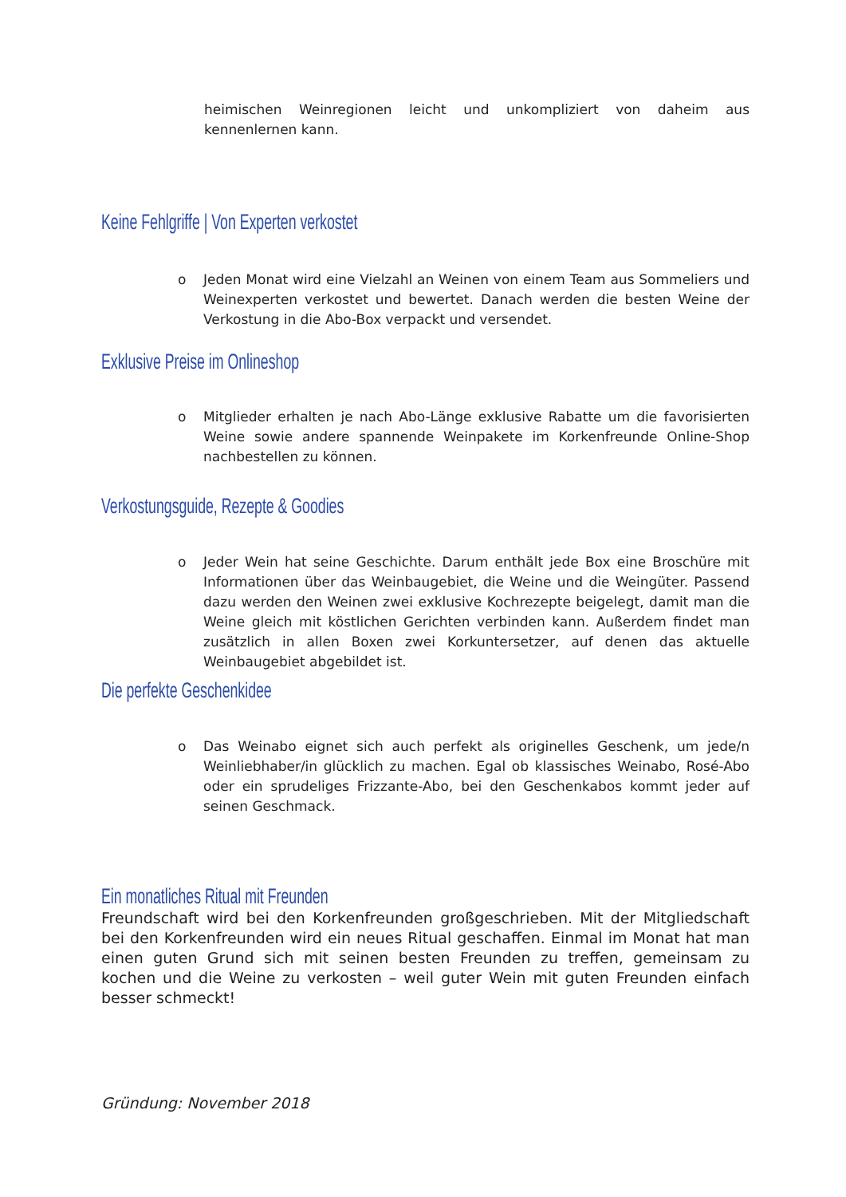heimischen Weinregionen leicht und unkompliziert von daheim aus kennenlernen kann.
Keine Fehlgriffe | Von Experten verkostet
o Jeden Monat wird eine Vielzahl an Weinen von einem Team aus Sommeliers und Weinexperten verkostet und bewertet. Danach werden die besten Weine der Verkostung in die Abo-Box verpackt und versendet.
Exklusive Preise im Onlineshop
o Mitglieder erhalten je nach Abo-Länge exklusive Rabatte um die favorisierten Weine sowie andere spannende Weinpakete im Korkenfreunde Online-Shop nachbestellen zu können.
Verkostungsguide, Rezepte & Goodies
o Jeder Wein hat seine Geschichte. Darum enthält jede Box eine Broschüre mit Informationen über das Weinbaugebiet, die Weine und die Weingüter. Passend dazu werden den Weinen zwei exklusive Kochrezepte beigelegt, damit man die Weine gleich mit köstlichen Gerichten verbinden kann. Außerdem findet man zusätzlich in allen Boxen zwei Korkuntersetzer, auf denen das aktuelle Weinbaugebiet abgebildet ist.
Die perfekte Geschenkidee
o Das Weinabo eignet sich auch perfekt als originelles Geschenk, um jede/n Weinliebhaber/in glücklich zu machen. Egal ob klassisches Weinabo, Rosé-Abo oder ein sprudeliges Frizzante-Abo, bei den Geschenkabos kommt jeder auf seinen Geschmack.
Ein monatliches Ritual mit Freunden
Freundschaft wird bei den Korkenfreunden großgeschrieben. Mit der Mitgliedschaft bei den Korkenfreunden wird ein neues Ritual geschaffen. Einmal im Monat hat man einen guten Grund sich mit seinen besten Freunden zu treffen, gemeinsam zu kochen und die Weine zu verkosten – weil guter Wein mit guten Freunden einfach besser schmeckt!
Gründung: November 2018